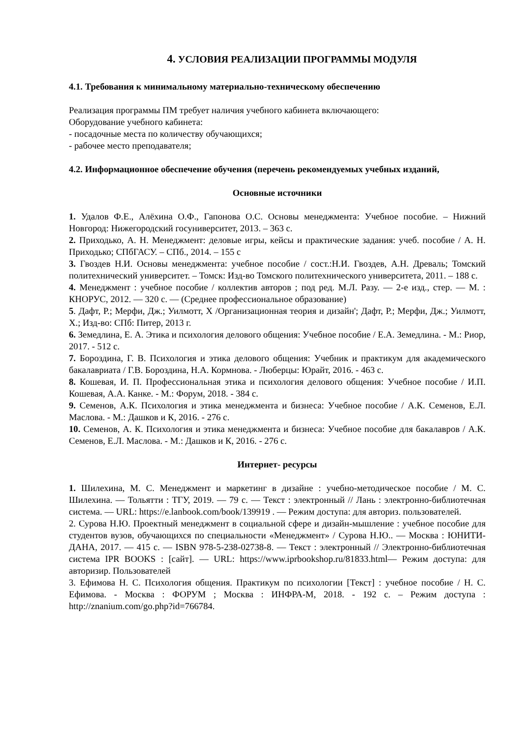4. УСЛОВИЯ РЕАЛИЗАЦИИ ПРОГРАММЫ МОДУЛЯ
4.1. Требования к минимальному материально-техническому обеспечению
Реализация программы ПМ требует наличия учебного кабинета включающего:
Оборудование учебного кабинета:
- посадочные места по количеству обучающихся;
- рабочее место преподавателя;
4.2. Информационное обеспечение обучения (перечень рекомендуемых учебных изданий,
Основные источники
1. Удалов Ф.Е., Алёхина О.Ф., Гапонова О.С. Основы менеджмента: Учебное пособие. – Нижний Новгород: Нижегородский госуниверситет, 2013. – 363 с.
2. Приходько, А. Н. Менеджмент: деловые игры, кейсы и практические задания: учеб. пособие / А. Н. Приходько; СПбГАСУ. – СПб., 2014. – 155 с
3. Гвоздев Н.И. Основы менеджмента: учебное пособие / сост.:Н.И. Гвоздев, А.Н. Древаль; Томский политехнический университет. – Томск: Изд-во Томского политехнического университета, 2011. – 188 с.
4. Менеджмент : учебное пособие / коллектив авторов ; под ред. М.Л. Разу. — 2-е изд., стер. — М. : КНОРУС, 2012. — 320 с. — (Среднее профессиональное образование)
5. Дафт, Р.; Мерфи, Дж.; Уилмотт, Х /Организационная теория и дизайн'; Дафт, Р.; Мерфи, Дж.; Уилмотт, Х.; Изд-во: СПб: Питер, 2013 г.
6. Земедлина, Е. А. Этика и психология делового общения: Учебное пособие / Е.А. Земедлина. - М.: Риор, 2017. - 512 c.
7. Бороздина, Г. В. Психология и этика делового общения: Учебник и практикум для академического бакалавриата / Г.В. Бороздина, Н.А. Кормнова. - Люберцы: Юрайт, 2016. - 463 c.
8. Кошевая, И. П. Профессиональная этика и психология делового общения: Учебное пособие / И.П. Кошевая, А.А. Канке. - М.: Форум, 2018. - 384 c.
9. Семенов, А.К. Психология и этика менеджмента и бизнеса: Учебное пособие / А.К. Семенов, Е.Л. Маслова. - М.: Дашков и К, 2016. - 276 c.
10. Семенов, А. К. Психология и этика менеджмента и бизнеса: Учебное пособие для бакалавров / А.К. Семенов, Е.Л. Маслова. - М.: Дашков и К, 2016. - 276 c.
Интернет- ресурсы
1. Шилехина, М. С. Менеджмент и маркетинг в дизайне : учебно-методическое пособие / М. С. Шилехина. — Тольятти : ТГУ, 2019. — 79 с. — Текст : электронный // Лань : электронно-библиотечная система. — URL: https://e.lanbook.com/book/139919 . — Режим доступа: для авториз. пользователей.
2. Сурова Н.Ю. Проектный менеджмент в социальной сфере и дизайн-мышление : учебное пособие для студентов вузов, обучающихся по специальности «Менеджмент» / Сурова Н.Ю.. — Москва : ЮНИТИ-ДАНА, 2017. — 415 c. — ISBN 978-5-238-02738-8. — Текст : электронный // Электронно-библиотечная система IPR BOOKS : [сайт]. — URL: https://www.iprbookshop.ru/81833.html— Режим доступа: для авторизир. Пользователей
3. Ефимова Н. С. Психология общения. Практикум по психологии [Текст] : учебное пособие / Н. С. Ефимова. - Москва : ФОРУМ ; Москва : ИНФРА-М, 2018. - 192 с. – Режим доступа : http://znanium.com/go.php?id=766784.